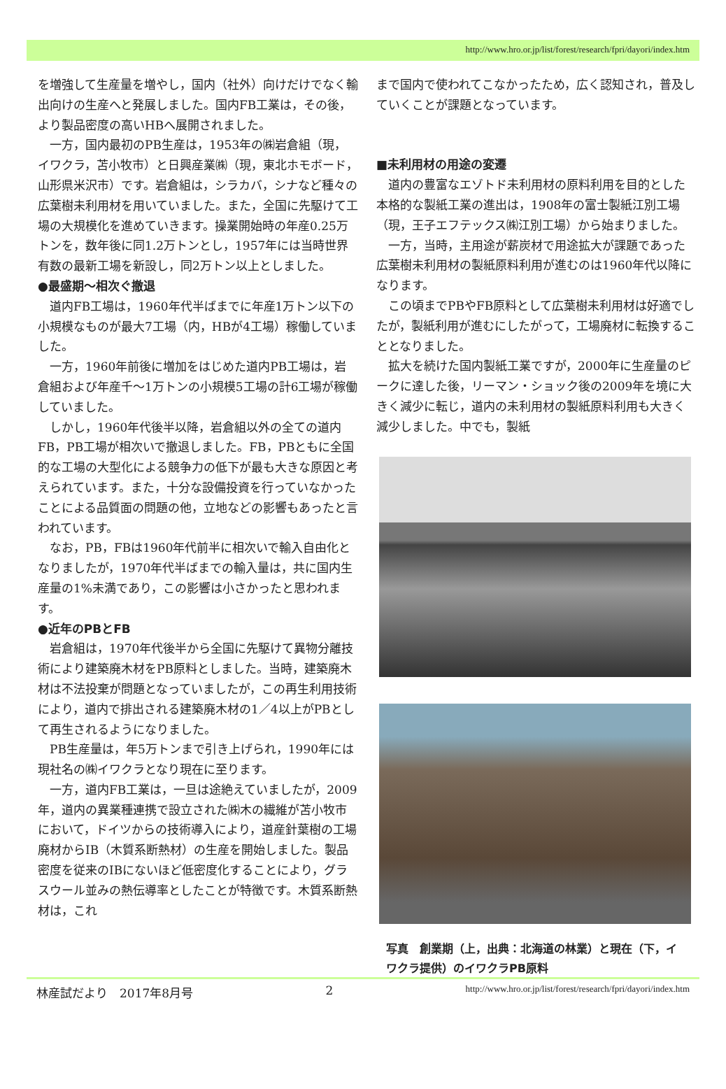http://www.hro.or.jp/list/forest/research/fpri/dayori/index.htm
を増強して生産量を増やし，国内（社外）向けだけでなく輸出向けの生産へと発展しました。国内FB工業は，その後，より製品密度の高いHBへ展開されました。
一方，国内最初のPB生産は，1953年の㈱岩倉組（現，イワクラ，苫小牧市）と日興産業㈱（現，東北ホモボード，山形県米沢市）です。岩倉組は，シラカバ，シナなど種々の広葉樹未利用材を用いていました。また，全国に先駆けて工場の大規模化を進めていきます。操業開始時の年産0.25万トンを，数年後に同1.2万トンとし，1957年には当時世界有数の最新工場を新設し，同2万トン以上としました。
●最盛期～相次ぐ撤退
道内FB工場は，1960年代半ばまでに年産1万トン以下の小規模なものが最大7工場（内，HBが4工場）稼働していました。
一方，1960年前後に増加をはじめた道内PB工場は，岩倉組および年産千～1万トンの小規模5工場の計6工場が稼働していました。
しかし，1960年代後半以降，岩倉組以外の全ての道内FB，PB工場が相次いで撤退しました。FB，PBともに全国的な工場の大型化による競争力の低下が最も大きな原因と考えられています。また，十分な設備投資を行っていなかったことによる品質面の問題の他，立地などの影響もあったと言われています。
なお，PB，FBは1960年代前半に相次いで輸入自由化となりましたが，1970年代半ばまでの輸入量は，共に国内生産量の1%未満であり，この影響は小さかったと思われます。
●近年のPBとFB
岩倉組は，1970年代後半から全国に先駆けて異物分離技術により建築廃木材をPB原料としました。当時，建築廃木材は不法投棄が問題となっていましたが，この再生利用技術により，道内で排出される建築廃木材の1／4以上がPBとして再生されるようになりました。
PB生産量は，年5万トンまで引き上げられ，1990年には現社名の㈱イワクラとなり現在に至ります。
一方，道内FB工業は，一旦は途絶えていましたが，2009年，道内の異業種連携で設立された㈱木の繊維が苫小牧市において，ドイツからの技術導入により，道産針葉樹の工場廃材からIB（木質系断熱材）の生産を開始しました。製品密度を従来のIBにないほど低密度化することにより，グラスウール並みの熱伝導率としたことが特徴です。木質系断熱材は，これ
まで国内で使われてこなかったため，広く認知され，普及していくことが課題となっています。
■未利用材の用途の変遷
道内の豊富なエゾトド未利用材の原料利用を目的とした本格的な製紙工業の進出は，1908年の富士製紙江別工場（現，王子エフテックス㈱江別工場）から始まりました。
一方，当時，主用途が薪炭材で用途拡大が課題であった広葉樹未利用材の製紙原料利用が進むのは1960年代以降になります。
この頃までPBやFB原料として広葉樹未利用材は好適でしたが，製紙利用が進むにしたがって，工場廃材に転換することとなりました。
拡大を続けた国内製紙工業ですが，2000年に生産量のピークに達した後，リーマン・ショック後の2009年を境に大きく減少に転じ，道内の未利用材の製紙原料利用も大きく減少しました。中でも，製紙
写真　創業期（上，出典：北海道の林業）と現在（下，イワクラ提供）のイワクラPB原料
林産試だより　2017年8月号 2 http://www.hro.or.jp/list/forest/research/fpri/dayori/index.htm